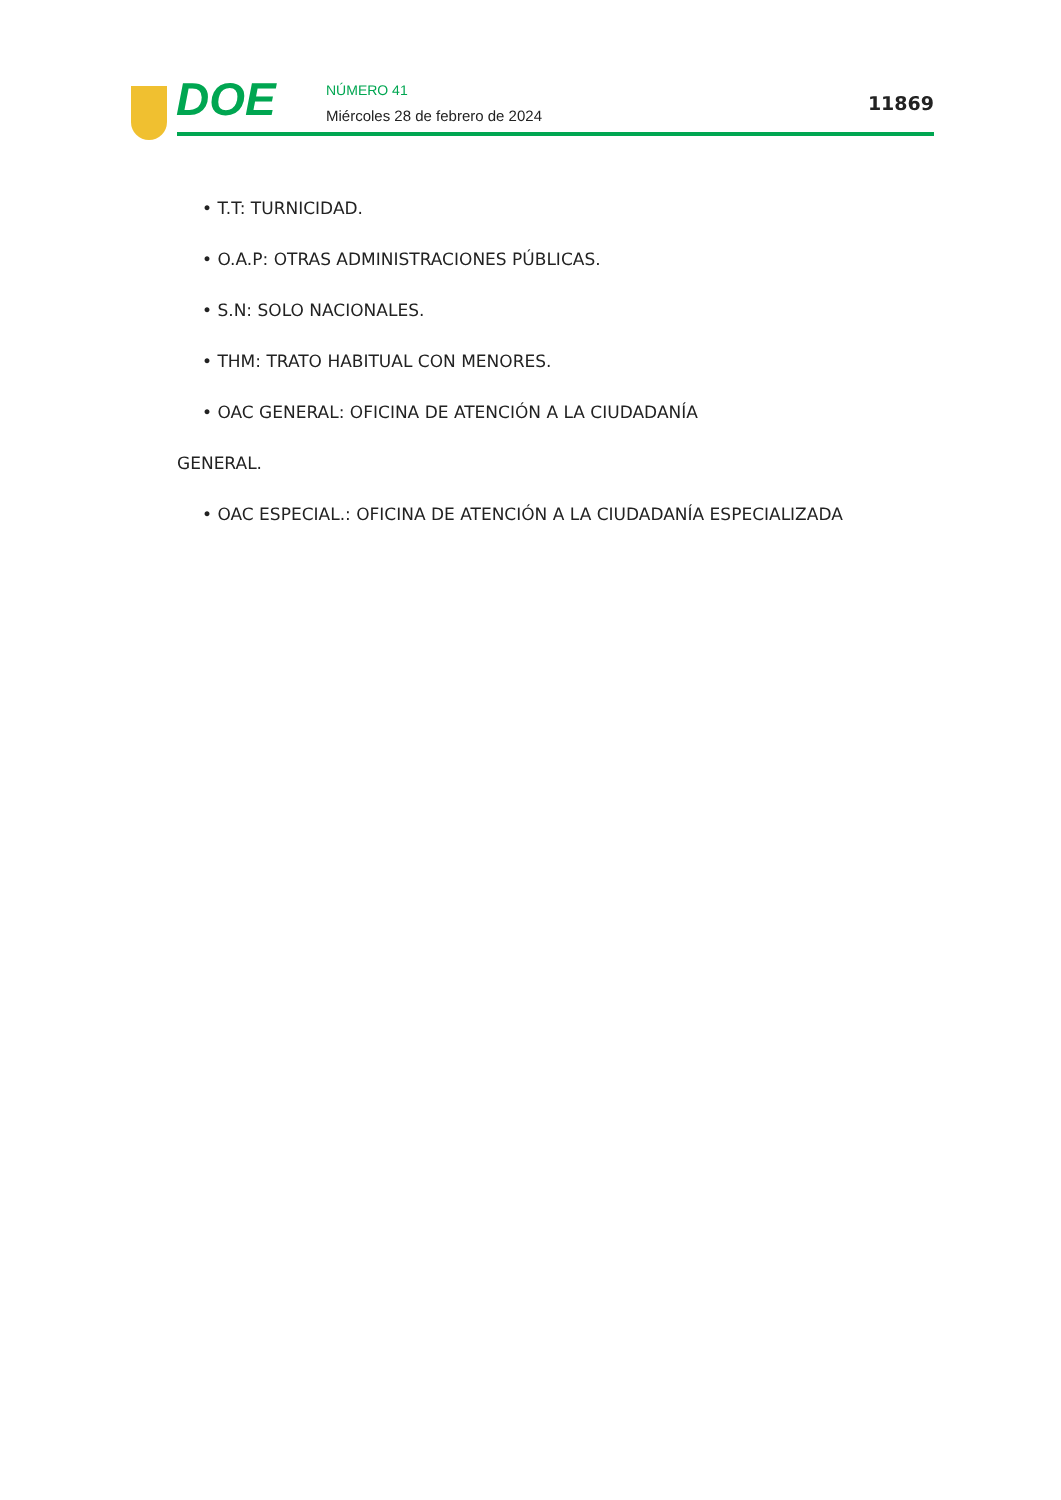DOE NÚMERO 41
Miércoles 28 de febrero de 2024
11869
• T.T: TURNICIDAD.
• O.A.P: OTRAS ADMINISTRACIONES PÚBLICAS.
• S.N: SOLO NACIONALES.
• THM: TRATO HABITUAL CON MENORES.
• OAC GENERAL: OFICINA DE ATENCIÓN A LA CIUDADANÍA
GENERAL.
• OAC ESPECIAL.: OFICINA DE ATENCIÓN A LA CIUDADANÍA ESPECIALIZADA